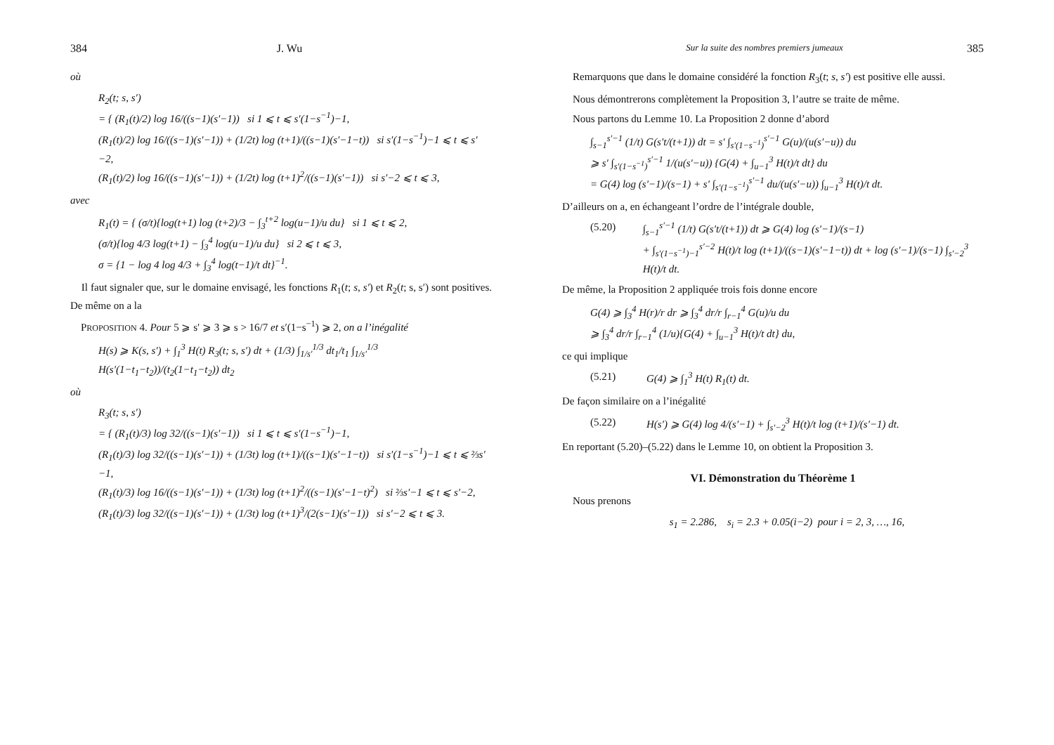384 J. Wu
où
R<sub>2</sub>(t; s, s′)
= { (R<sub>1</sub>(t)/2) log 16/((s−1)(s′−1)) si 1 ⩽ t ⩽ s′(1−s<sup>−1</sup>)−1,
(R<sub>1</sub>(t)/2) log 16/((s−1)(s′−1)) + (1/2t) log (t+1)/((s−1)(s′−1−t)) si s′(1−s<sup>−1</sup>)−1 ⩽ t ⩽ s′−2,
(R<sub>1</sub>(t)/2) log 16/((s−1)(s′−1)) + (1/2t) log (t+1)<sup>2</sup>/((s−1)(s′−1)) si s′−2 ⩽ t ⩽ 3,
avec
R<sub>1</sub>(t) = { (σ/t){log(t+1) log (t+2)/3 − ∫<sub>3</sub><sup>t+2</sup> log(u−1)/u du} si 1 ⩽ t ⩽ 2,
(σ/t){log 4/3 log(t+1) − ∫<sub>3</sub><sup>4</sup> log(u−1)/u du} si 2 ⩽ t ⩽ 3,
σ = {1 − log 4 log 4/3 + ∫<sub>3</sub><sup>4</sup> log(t−1)/t dt}<sup>−1</sup>.
Il faut signaler que, sur le domaine envisagé, les fonctions R<sub>1</sub>(t; s, s′) et R<sub>2</sub>(t; s, s′) sont positives. De même on a la
PROPOSITION 4. Pour 5 ⩾ s′ ⩾ 3 ⩾ s > 16/7 et s′(1−s<sup>−1</sup>) ⩾ 2, on a l’inégalité
H(s) ⩾ K(s, s′) + ∫<sub>1</sub><sup>3</sup> H(t) R<sub>3</sub>(t; s, s′) dt + (1/3) ∫<sub>1/s′</sub><sup>1/3</sup> dt<sub>1</sub>/t<sub>1</sub> ∫<sub>1/s′</sub><sup>1/3</sup> H(s′(1−t<sub>1</sub>−t<sub>2</sub>))/(t<sub>2</sub>(1−t<sub>1</sub>−t<sub>2</sub>)) dt<sub>2</sub>
où
R<sub>3</sub>(t; s, s′)
= { (R<sub>1</sub>(t)/3) log 32/((s−1)(s′−1)) si 1 ⩽ t ⩽ s′(1−s<sup>−1</sup>)−1,
(R<sub>1</sub>(t)/3) log 32/((s−1)(s′−1)) + (1/3t) log (t+1)/((s−1)(s′−1−t)) si s′(1−s<sup>−1</sup>)−1 ⩽ t ⩽ ⅔s′−1,
(R<sub>1</sub>(t)/3) log 16/((s−1)(s′−1)) + (1/3t) log (t+1)<sup>2</sup>/((s−1)(s′−1−t)<sup>2</sup>) si ⅔s′−1 ⩽ t ⩽ s′−2,
(R<sub>1</sub>(t)/3) log 32/((s−1)(s′−1)) + (1/3t) log (t+1)<sup>3</sup>/(2(s−1)(s′−1)) si s′−2 ⩽ t ⩽ 3.
Sur la suite des nombres premiers jumeaux 385
Remarquons que dans le domaine considéré la fonction R<sub>3</sub>(t; s, s′) est positive elle aussi.
Nous démontrerons complètement la Proposition 3, l’autre se traite de même.
Nous partons du Lemme 10. La Proposition 2 donne d’abord
∫<sub>s−1</sub><sup>s′−1</sup> (1/t) G(s′t/(t+1)) dt = s′ ∫<sub>s′(1−s<sup>−1</sup>)</sub><sup>s′−1</sup> G(u)/(u(s′−u)) du
⩾ s′ ∫<sub>s′(1−s<sup>−1</sup>)</sub><sup>s′−1</sup> 1/(u(s′−u)) {G(4) + ∫<sub>u−1</sub><sup>3</sup> H(t)/t dt} du
= G(4) log (s′−1)/(s−1) + s′ ∫<sub>s′(1−s<sup>−1</sup>)</sub><sup>s′−1</sup> du/(u(s′−u)) ∫<sub>u−1</sub><sup>3</sup> H(t)/t dt.
D’ailleurs on a, en échangeant l’ordre de l’intégrale double,
(5.20) ∫<sub>s−1</sub><sup>s′−1</sup> (1/t) G(s′t/(t+1)) dt ⩾ G(4) log (s′−1)/(s−1)
+ ∫<sub>s′(1−s<sup>−1</sup>)−1</sub><sup>s′−2</sup> H(t)/t log (t+1)/((s−1)(s′−1−t)) dt + log (s′−1)/(s−1) ∫<sub>s′−2</sub><sup>3</sup> H(t)/t dt.
De même, la Proposition 2 appliquée trois fois donne encore
G(4) ⩾ ∫<sub>3</sub><sup>4</sup> H(r)/r dr ⩾ ∫<sub>3</sub><sup>4</sup> dr/r ∫<sub>r−1</sub><sup>4</sup> G(u)/u du
⩾ ∫<sub>3</sub><sup>4</sup> dr/r ∫<sub>r−1</sub><sup>4</sup> (1/u){G(4) + ∫<sub>u−1</sub><sup>3</sup> H(t)/t dt} du,
ce qui implique
(5.21) G(4) ⩾ ∫<sub>1</sub><sup>3</sup> H(t) R<sub>1</sub>(t) dt.
De façon similaire on a l’inégalité
(5.22) H(s′) ⩾ G(4) log 4/(s′−1) + ∫<sub>s′−2</sub><sup>3</sup> H(t)/t log (t+1)/(s′−1) dt.
En reportant (5.20)–(5.22) dans le Lemme 10, on obtient la Proposition 3.
VI. Démonstration du Théorème 1
Nous prenons
s<sub>1</sub> = 2.286, s<sub>i</sub> = 2.3 + 0.05(i−2) pour i = 2, 3, …, 16,